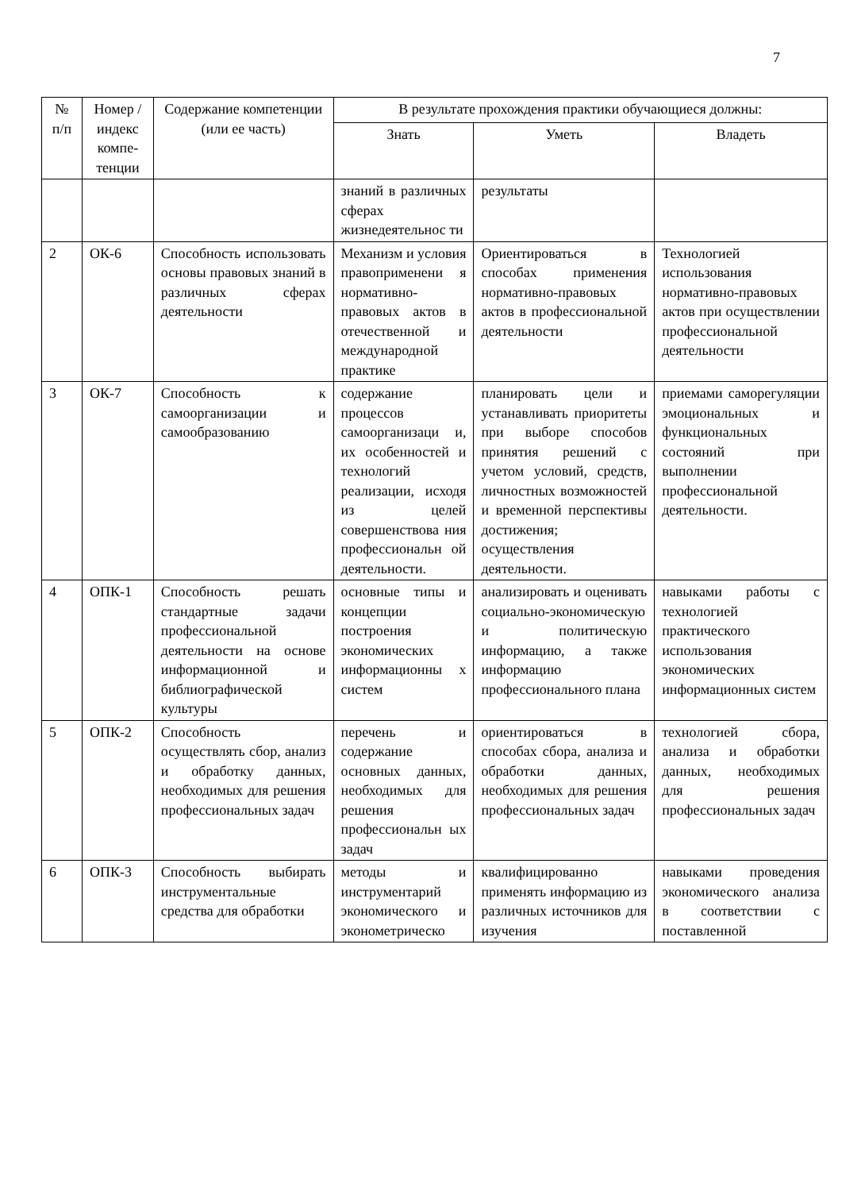7
| № п/п | Номер /индекс компе-тенции | Содержание компетенции (или ее часть) | В результате прохождения практики обучающиеся должны: | | |
| --- | --- | --- | --- | --- | --- |
| | | | Знать | Уметь | Владеть |
| | | | знаний в различных сферах жизнедеятельнос ти | результаты | |
| 2 | ОК-6 | Способность использовать основы правовых знаний в различных сферах деятельности | Механизм и условия правоприменени я нормативно-правовых актов в отечественной и международной практике | Ориентироваться в способах применения нормативно-правовых актов в профессиональной деятельности | Технологией использования нормативно-правовых актов при осуществлении профессиональной деятельности |
| 3 | ОК-7 | Способность к самоорганизации и самообразованию | содержание процессов самоорганизаци и, их особенностей и технологий реализации, исходя из целей совершенствова ния профессиональн ой деятельности. | планировать цели и устанавливать приоритеты при выборе способов принятия решений с учетом условий, средств, личностных возможностей и временной перспективы достижения; осуществления деятельности. | приемами саморегуляции эмоциональных и функциональных состояний при выполнении профессиональной деятельности. |
| 4 | ОПК-1 | Способность решать стандартные задачи профессиональной деятельности на основе информационной и библиографической культуры | основные типы и концепции построения экономических информационны х систем | анализировать и оценивать социально-экономическую и политическую информацию, а также информацию профессионального плана | навыками работы с технологией практического использования экономических информационных систем |
| 5 | ОПК-2 | Способность осуществлять сбор, анализ и обработку данных, необходимых для решения профессиональных задач | перечень и содержание основных данных, необходимых для решения профессиональн ых задач | ориентироваться в способах сбора, анализа и обработки данных, необходимых для решения профессиональных задач | технологией сбора, анализа и обработки данных, необходимых для решения профессиональных задач |
| 6 | ОПК-3 | Способность выбирать инструментальные средства для обработки | методы и инструментарий экономического и эконометрическо | квалифицированно применять информацию из различных источников для изучения | навыками проведения экономического анализа в соответствии с поставленной |